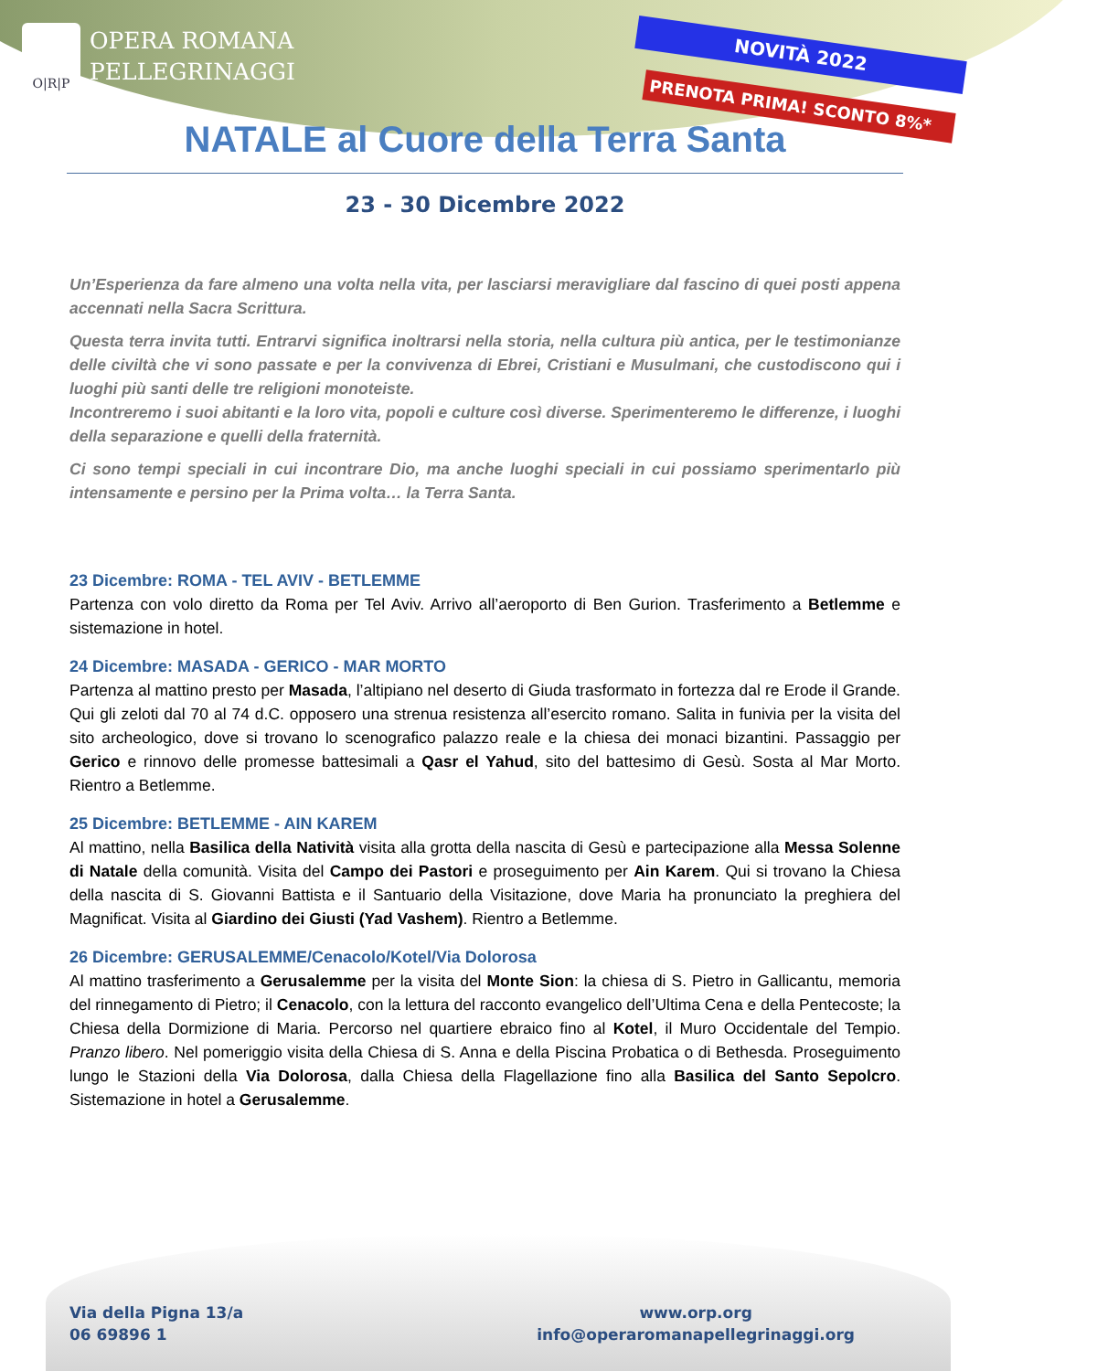O|R|P
OPERA ROMANA
PELLEGRINAGGI
NOVITÀ 2022
PRENOTA PRIMA! SCONTO 8%*
NATALE al Cuore della Terra Santa
23 - 30 Dicembre 2022
Un’Esperienza da fare almeno una volta nella vita, per lasciarsi meravigliare dal fascino di quei posti appena accennati nella Sacra Scrittura.
Questa terra invita tutti. Entrarvi significa inoltrarsi nella storia, nella cultura più antica, per le testimonianze delle civiltà che vi sono passate e per la convivenza di Ebrei, Cristiani e Musulmani, che custodiscono qui i luoghi più santi delle tre religioni monoteiste.
Incontreremo i suoi abitanti e la loro vita, popoli e culture così diverse. Sperimenteremo le differenze, i luoghi della separazione e quelli della fraternità.
Ci sono tempi speciali in cui incontrare Dio, ma anche luoghi speciali in cui possiamo sperimentarlo più intensamente e persino per la Prima volta… la Terra Santa.
23 Dicembre: ROMA - TEL AVIV - BETLEMME
Partenza con volo diretto da Roma per Tel Aviv. Arrivo all’aeroporto di Ben Gurion. Trasferimento a Betlemme e sistemazione in hotel.
24 Dicembre: MASADA - GERICO - MAR MORTO
Partenza al mattino presto per Masada, l’altipiano nel deserto di Giuda trasformato in fortezza dal re Erode il Grande. Qui gli zeloti dal 70 al 74 d.C. opposero una strenua resistenza all’esercito romano. Salita in funivia per la visita del sito archeologico, dove si trovano lo scenografico palazzo reale e la chiesa dei monaci bizantini. Passaggio per Gerico e rinnovo delle promesse battesimali a Qasr el Yahud, sito del battesimo di Gesù. Sosta al Mar Morto. Rientro a Betlemme.
25 Dicembre: BETLEMME - AIN KAREM
Al mattino, nella Basilica della Natività visita alla grotta della nascita di Gesù e partecipazione alla Messa Solenne di Natale della comunità. Visita del Campo dei Pastori e proseguimento per Ain Karem. Qui si trovano la Chiesa della nascita di S. Giovanni Battista e il Santuario della Visitazione, dove Maria ha pronunciato la preghiera del Magnificat. Visita al Giardino dei Giusti (Yad Vashem). Rientro a Betlemme.
26 Dicembre: GERUSALEMME/Cenacolo/Kotel/Via Dolorosa
Al mattino trasferimento a Gerusalemme per la visita del Monte Sion: la chiesa di S. Pietro in Gallicantu, memoria del rinnegamento di Pietro; il Cenacolo, con la lettura del racconto evangelico dell’Ultima Cena e della Pentecoste; la Chiesa della Dormizione di Maria. Percorso nel quartiere ebraico fino al Kotel, il Muro Occidentale del Tempio. Pranzo libero. Nel pomeriggio visita della Chiesa di S. Anna e della Piscina Probatica o di Bethesda. Proseguimento lungo le Stazioni della Via Dolorosa, dalla Chiesa della Flagellazione fino alla Basilica del Santo Sepolcro. Sistemazione in hotel a Gerusalemme.
Via della Pigna 13/a
06 69896 1
www.orp.org
info@operaromanapellegrinaggi.org